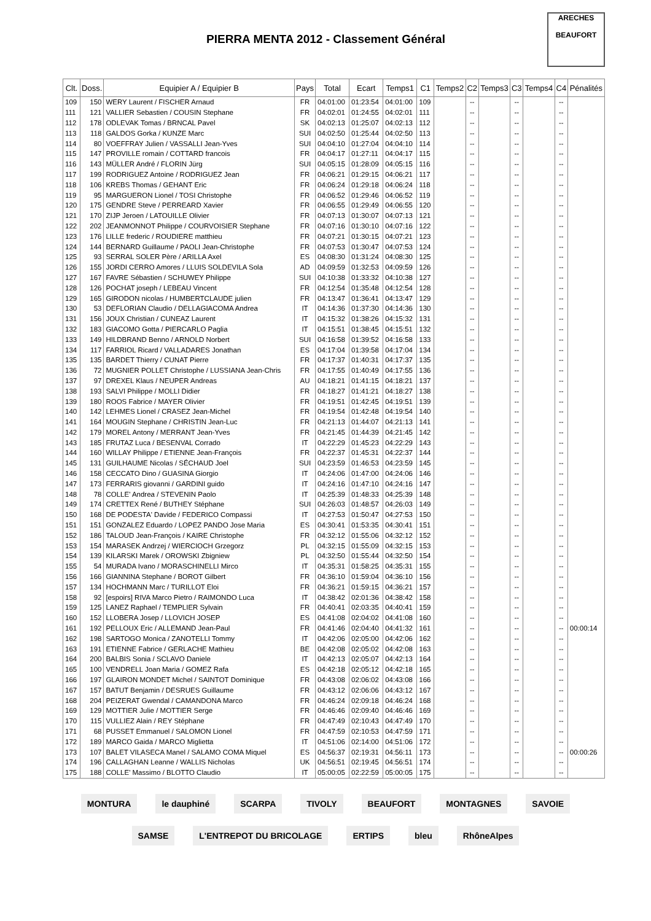PIERRA MENTA 2012 - Classement Général
ARECHES
BEAUFORT
| Clt. | Doss. | Equipier A / Equipier B | Pays | Total | Ecart | Temps1 | C1 | Temps2 | C2 | Temps3 | C3 | Temps4 | C4 | Pénalités |
| --- | --- | --- | --- | --- | --- | --- | --- | --- | --- | --- | --- | --- | --- | --- |
| 109 | 150 | WERY Laurent / FISCHER Arnaud | FR | 04:01:00 | 01:23:54 | 04:01:00 | 109 | | -- | | -- | | -- | |
| 111 | 121 | VALLIER Sebastien / COUSIN Stephane | FR | 04:02:01 | 01:24:55 | 04:02:01 | 111 | | -- | | -- | | -- | |
| 112 | 178 | ODLEVAK Tomas / BRNCAL Pavel | SK | 04:02:13 | 01:25:07 | 04:02:13 | 112 | | -- | | -- | | -- | |
| 113 | 118 | GALDOS Gorka / KUNZE Marc | SUI | 04:02:50 | 01:25:44 | 04:02:50 | 113 | | -- | | -- | | -- | |
| 114 | 80 | VOEFFRAY Julien / VASSALLI Jean-Yves | SUI | 04:04:10 | 01:27:04 | 04:04:10 | 114 | | -- | | -- | | -- | |
| 115 | 147 | PROVILLE romain / COTTARD francois | FR | 04:04:17 | 01:27:11 | 04:04:17 | 115 | | -- | | -- | | -- | |
| 116 | 143 | MÜLLER André / FLORIN Jürg | SUI | 04:05:15 | 01:28:09 | 04:05:15 | 116 | | -- | | -- | | -- | |
| 117 | 199 | RODRIGUEZ Antoine / RODRIGUEZ Jean | FR | 04:06:21 | 01:29:15 | 04:06:21 | 117 | | -- | | -- | | -- | |
| 118 | 106 | KREBS Thomas / GEHANT Eric | FR | 04:06:24 | 01:29:18 | 04:06:24 | 118 | | -- | | -- | | -- | |
| 119 | 95 | MARGUERON Lionel / TOSI Christophe | FR | 04:06:52 | 01:29:46 | 04:06:52 | 119 | | -- | | -- | | -- | |
| 120 | 175 | GENDRE Steve / PERREARD Xavier | FR | 04:06:55 | 01:29:49 | 04:06:55 | 120 | | -- | | -- | | -- | |
| 121 | 170 | ZIJP Jeroen / LATOUILLE Olivier | FR | 04:07:13 | 01:30:07 | 04:07:13 | 121 | | -- | | -- | | -- | |
| 122 | 202 | JEANMONNOT Philippe / COURVOISIER Stephane | FR | 04:07:16 | 01:30:10 | 04:07:16 | 122 | | -- | | -- | | -- | |
| 123 | 176 | LILLE frederic / ROUDIERE matthieu | FR | 04:07:21 | 01:30:15 | 04:07:21 | 123 | | -- | | -- | | -- | |
| 124 | 144 | BERNARD Guillaume / PAOLI Jean-Christophe | FR | 04:07:53 | 01:30:47 | 04:07:53 | 124 | | -- | | -- | | -- | |
| 125 | 93 | SERRAL SOLER Père / ARILLA Axel | ES | 04:08:30 | 01:31:24 | 04:08:30 | 125 | | -- | | -- | | -- | |
| 126 | 155 | JORDI CERRO Amores / LLUIS SOLDEVILA Sola | AD | 04:09:59 | 01:32:53 | 04:09:59 | 126 | | -- | | -- | | -- | |
| 127 | 167 | FAVRE Sébastien / SCHUWEY Philippe | SUI | 04:10:38 | 01:33:32 | 04:10:38 | 127 | | -- | | -- | | -- | |
| 128 | 126 | POCHAT joseph / LEBEAU Vincent | FR | 04:12:54 | 01:35:48 | 04:12:54 | 128 | | -- | | -- | | -- | |
| 129 | 165 | GIRODON nicolas / HUMBERTCLAUDE julien | FR | 04:13:47 | 01:36:41 | 04:13:47 | 129 | | -- | | -- | | -- | |
| 130 | 53 | DEFLORIAN Claudio / DELLAGIACOMA Andrea | IT | 04:14:36 | 01:37:30 | 04:14:36 | 130 | | -- | | -- | | -- | |
| 131 | 156 | JOUX Christian / CUNEAZ Laurent | IT | 04:15:32 | 01:38:26 | 04:15:32 | 131 | | -- | | -- | | -- | |
| 132 | 183 | GIACOMO Gotta / PIERCARLO Paglia | IT | 04:15:51 | 01:38:45 | 04:15:51 | 132 | | -- | | -- | | -- | |
| 133 | 149 | HILDBRAND Benno / ARNOLD Norbert | SUI | 04:16:58 | 01:39:52 | 04:16:58 | 133 | | -- | | -- | | -- | |
| 134 | 117 | FARRIOL Ricard / VALLADARES Jonathan | ES | 04:17:04 | 01:39:58 | 04:17:04 | 134 | | -- | | -- | | -- | |
| 135 | 135 | BARDET Thierry / CUNAT Pierre | FR | 04:17:37 | 01:40:31 | 04:17:37 | 135 | | -- | | -- | | -- | |
| 136 | 72 | MUGNIER POLLET Christophe / LUSSIANA Jean-Chris | FR | 04:17:55 | 01:40:49 | 04:17:55 | 136 | | -- | | -- | | -- | |
| 137 | 97 | DREXEL Klaus / NEUPER Andreas | AU | 04:18:21 | 01:41:15 | 04:18:21 | 137 | | -- | | -- | | -- | |
| 138 | 193 | SALVI Philippe / MOLLI Didier | FR | 04:18:27 | 01:41:21 | 04:18:27 | 138 | | -- | | -- | | -- | |
| 139 | 180 | ROOS Fabrice / MAYER Olivier | FR | 04:19:51 | 01:42:45 | 04:19:51 | 139 | | -- | | -- | | -- | |
| 140 | 142 | LEHMES Lionel / CRASEZ Jean-Michel | FR | 04:19:54 | 01:42:48 | 04:19:54 | 140 | | -- | | -- | | -- | |
| 141 | 164 | MOUGIN Stephane / CHRISTIN Jean-Luc | FR | 04:21:13 | 01:44:07 | 04:21:13 | 141 | | -- | | -- | | -- | |
| 142 | 179 | MOREL Antony / MERRANT Jean-Yves | FR | 04:21:45 | 01:44:39 | 04:21:45 | 142 | | -- | | -- | | -- | |
| 143 | 185 | FRUTAZ Luca / BESENVAL Corrado | IT | 04:22:29 | 01:45:23 | 04:22:29 | 143 | | -- | | -- | | -- | |
| 144 | 160 | WILLAY Philippe / ETIENNE Jean-François | FR | 04:22:37 | 01:45:31 | 04:22:37 | 144 | | -- | | -- | | -- | |
| 145 | 131 | GUILHAUME Nicolas / SÉCHAUD Joel | SUI | 04:23:59 | 01:46:53 | 04:23:59 | 145 | | -- | | -- | | -- | |
| 146 | 158 | CECCATO Dino / GUASINA Giorgio | IT | 04:24:06 | 01:47:00 | 04:24:06 | 146 | | -- | | -- | | -- | |
| 147 | 173 | FERRARIS giovanni / GARDINI guido | IT | 04:24:16 | 01:47:10 | 04:24:16 | 147 | | -- | | -- | | -- | |
| 148 | 78 | COLLE' Andrea / STEVENIN Paolo | IT | 04:25:39 | 01:48:33 | 04:25:39 | 148 | | -- | | -- | | -- | |
| 149 | 174 | CRETTEX René / BUTHEY Stéphane | SUI | 04:26:03 | 01:48:57 | 04:26:03 | 149 | | -- | | -- | | -- | |
| 150 | 168 | DE PODESTA' Davide / FEDERICO Compassi | IT | 04:27:53 | 01:50:47 | 04:27:53 | 150 | | -- | | -- | | -- | |
| 151 | 151 | GONZALEZ Eduardo / LOPEZ PANDO Jose Maria | ES | 04:30:41 | 01:53:35 | 04:30:41 | 151 | | -- | | -- | | -- | |
| 152 | 186 | TALOUD Jean-François / KAIRE Christophe | FR | 04:32:12 | 01:55:06 | 04:32:12 | 152 | | -- | | -- | | -- | |
| 153 | 154 | MARASEK Andrzej / WIERCIOCH Grzegorz | PL | 04:32:15 | 01:55:09 | 04:32:15 | 153 | | -- | | -- | | -- | |
| 154 | 139 | KILARSKI Marek / OROWSKI Zbigniew | PL | 04:32:50 | 01:55:44 | 04:32:50 | 154 | | -- | | -- | | -- | |
| 155 | 54 | MURADA Ivano / MORASCHINELLI Mirco | IT | 04:35:31 | 01:58:25 | 04:35:31 | 155 | | -- | | -- | | -- | |
| 156 | 166 | GIANNINA Stephane / BOROT Gilbert | FR | 04:36:10 | 01:59:04 | 04:36:10 | 156 | | -- | | -- | | -- | |
| 157 | 134 | HOCHMANN Marc / TURILLOT Eloi | FR | 04:36:21 | 01:59:15 | 04:36:21 | 157 | | -- | | -- | | -- | |
| 158 | 92 | [espoirs] RIVA Marco Pietro / RAIMONDO Luca | IT | 04:38:42 | 02:01:36 | 04:38:42 | 158 | | -- | | -- | | -- | |
| 159 | 125 | LANEZ Raphael / TEMPLIER Sylvain | FR | 04:40:41 | 02:03:35 | 04:40:41 | 159 | | -- | | -- | | -- | |
| 160 | 152 | LLOBERA Josep / LLOVICH JOSEP | ES | 04:41:08 | 02:04:02 | 04:41:08 | 160 | | -- | | -- | | -- | |
| 161 | 192 | PELLOUX Eric / ALLEMAND Jean-Paul | FR | 04:41:46 | 02:04:40 | 04:41:32 | 161 | | -- | | -- | | -- | 00:00:14 |
| 162 | 198 | SARTOGO Monica / ZANOTELLI Tommy | IT | 04:42:06 | 02:05:00 | 04:42:06 | 162 | | -- | | -- | | -- | |
| 163 | 191 | ETIENNE Fabrice / GERLACHE Mathieu | BE | 04:42:08 | 02:05:02 | 04:42:08 | 163 | | -- | | -- | | -- | |
| 164 | 200 | BALBIS Sonia / SCLAVO Daniele | IT | 04:42:13 | 02:05:07 | 04:42:13 | 164 | | -- | | -- | | -- | |
| 165 | 100 | VENDRELL Joan Maria / GOMEZ Rafa | ES | 04:42:18 | 02:05:12 | 04:42:18 | 165 | | -- | | -- | | -- | |
| 166 | 197 | GLAIRON MONDET Michel / SAINTOT Dominique | FR | 04:43:08 | 02:06:02 | 04:43:08 | 166 | | -- | | -- | | -- | |
| 167 | 157 | BATUT Benjamin / DESRUES Guillaume | FR | 04:43:12 | 02:06:06 | 04:43:12 | 167 | | -- | | -- | | -- | |
| 168 | 204 | PEIZERAT Gwendal / CAMANDONA Marco | FR | 04:46:24 | 02:09:18 | 04:46:24 | 168 | | -- | | -- | | -- | |
| 169 | 129 | MOTTIER Julie / MOTTIER Serge | FR | 04:46:46 | 02:09:40 | 04:46:46 | 169 | | -- | | -- | | -- | |
| 170 | 115 | VULLIEZ Alain / REY Stéphane | FR | 04:47:49 | 02:10:43 | 04:47:49 | 170 | | -- | | -- | | -- | |
| 171 | 68 | PUSSET Emmanuel / SALOMON Lionel | FR | 04:47:59 | 02:10:53 | 04:47:59 | 171 | | -- | | -- | | -- | |
| 172 | 189 | MARCO Gaida / MARCO Miglietta | IT | 04:51:06 | 02:14:00 | 04:51:06 | 172 | | -- | | -- | | -- | |
| 173 | 107 | BALET VILASECA Manel / SALAMO COMA Miquel | ES | 04:56:37 | 02:19:31 | 04:56:11 | 173 | | -- | | -- | | -- | 00:00:26 |
| 174 | 196 | CALLAGHAN Leanne / WALLIS Nicholas | UK | 04:56:51 | 02:19:45 | 04:56:51 | 174 | | -- | | -- | | -- | |
| 175 | 188 | COLLE' Massimo / BLOTTO Claudio | IT | 05:00:05 | 02:22:59 | 05:00:05 | 175 | | -- | | -- | | -- | |
MONTURA
le dauphiné
SCARPA
TIVOLY
BEAUFORT
MONTAGNES
SAVOIE
SAMSE
L'ENTREPOT DU BRICOLAGE
ERTIPS
bleu
RhôneAlpes